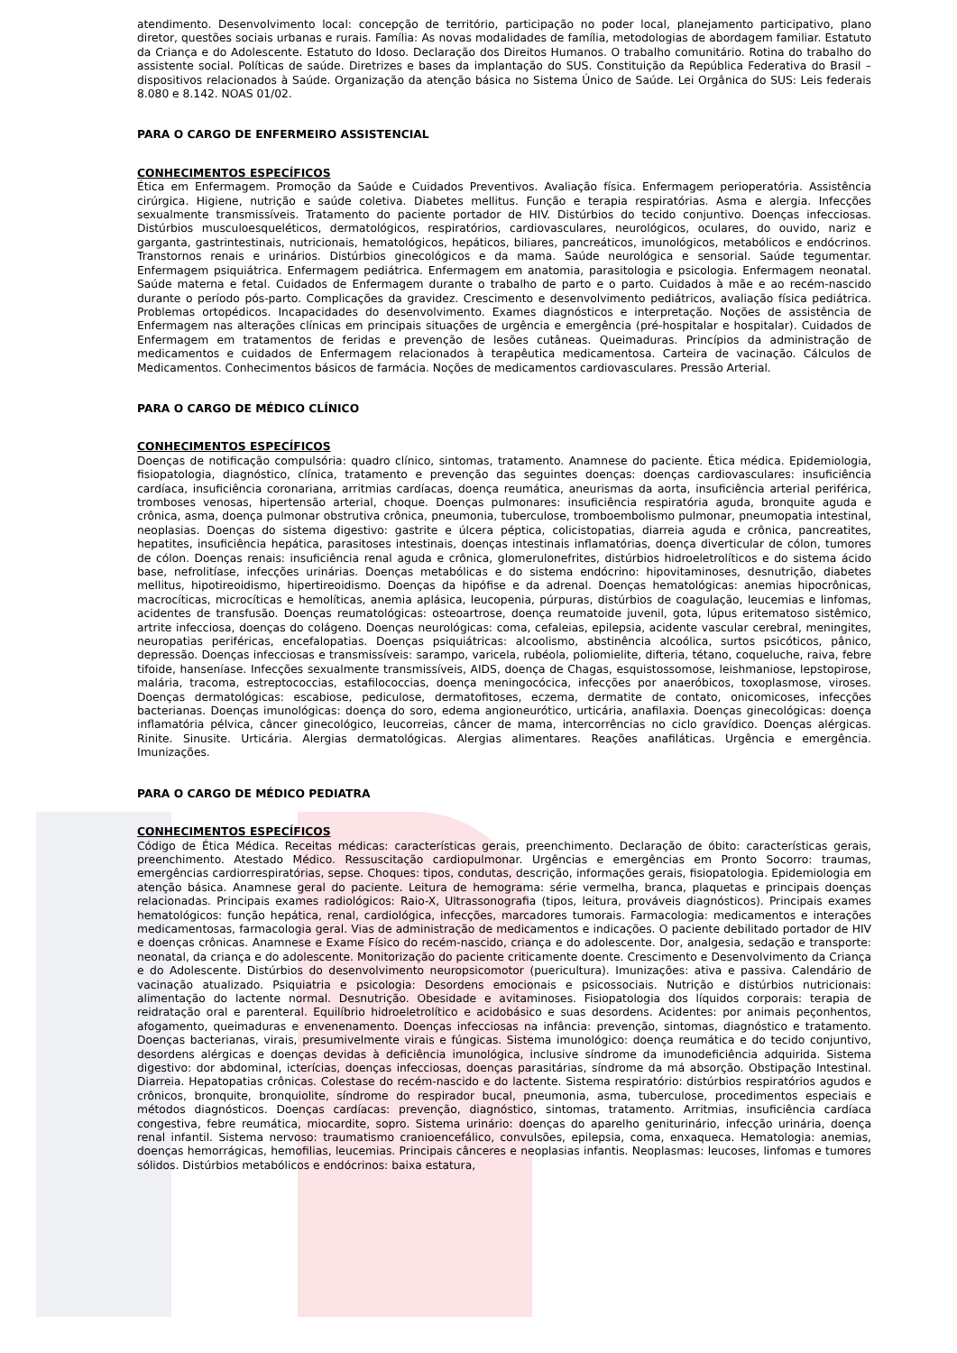atendimento. Desenvolvimento local: concepção de território, participação no poder local, planejamento participativo, plano diretor, questões sociais urbanas e rurais. Família: As novas modalidades de família, metodologias de abordagem familiar. Estatuto da Criança e do Adolescente. Estatuto do Idoso. Declaração dos Direitos Humanos. O trabalho comunitário. Rotina do trabalho do assistente social. Políticas de saúde. Diretrizes e bases da implantação do SUS. Constituição da República Federativa do Brasil – dispositivos relacionados à Saúde. Organização da atenção básica no Sistema Único de Saúde. Lei Orgânica do SUS: Leis federais 8.080 e 8.142. NOAS 01/02.
PARA O CARGO DE ENFERMEIRO ASSISTENCIAL
CONHECIMENTOS ESPECÍFICOS
Ética em Enfermagem. Promoção da Saúde e Cuidados Preventivos. Avaliação física. Enfermagem perioperatória. Assistência cirúrgica. Higiene, nutrição e saúde coletiva. Diabetes mellitus. Função e terapia respiratórias. Asma e alergia. Infecções sexualmente transmissíveis. Tratamento do paciente portador de HIV. Distúrbios do tecido conjuntivo. Doenças infecciosas. Distúrbios musculoesqueléticos, dermatológicos, respiratórios, cardiovasculares, neurológicos, oculares, do ouvido, nariz e garganta, gastrintestinais, nutricionais, hematológicos, hepáticos, biliares, pancreáticos, imunológicos, metabólicos e endócrinos. Transtornos renais e urinários. Distúrbios ginecológicos e da mama. Saúde neurológica e sensorial. Saúde tegumentar. Enfermagem psiquiátrica. Enfermagem pediátrica. Enfermagem em anatomia, parasitologia e psicologia. Enfermagem neonatal. Saúde materna e fetal. Cuidados de Enfermagem durante o trabalho de parto e o parto. Cuidados à mãe e ao recém-nascido durante o período pós-parto. Complicações da gravidez. Crescimento e desenvolvimento pediátricos, avaliação física pediátrica. Problemas ortopédicos. Incapacidades do desenvolvimento. Exames diagnósticos e interpretação. Noções de assistência de Enfermagem nas alterações clínicas em principais situações de urgência e emergência (pré-hospitalar e hospitalar). Cuidados de Enfermagem em tratamentos de feridas e prevenção de lesões cutâneas. Queimaduras. Princípios da administração de medicamentos e cuidados de Enfermagem relacionados à terapêutica medicamentosa. Carteira de vacinação. Cálculos de Medicamentos. Conhecimentos básicos de farmácia. Noções de medicamentos cardiovasculares. Pressão Arterial.
PARA O CARGO DE MÉDICO CLÍNICO
CONHECIMENTOS ESPECÍFICOS
Doenças de notificação compulsória: quadro clínico, sintomas, tratamento. Anamnese do paciente. Ética médica. Epidemiologia, fisiopatologia, diagnóstico, clínica, tratamento e prevenção das seguintes doenças: doenças cardiovasculares: insuficiência cardíaca, insuficiência coronariana, arritmias cardíacas, doença reumática, aneurismas da aorta, insuficiência arterial periférica, tromboses venosas, hipertensão arterial, choque. Doenças pulmonares: insuficiência respiratória aguda, bronquite aguda e crônica, asma, doença pulmonar obstrutiva crônica, pneumonia, tuberculose, tromboembolismo pulmonar, pneumopatia intestinal, neoplasias. Doenças do sistema digestivo: gastrite e úlcera péptica, colicistopatias, diarreia aguda e crônica, pancreatites, hepatites, insuficiência hepática, parasitoses intestinais, doenças intestinais inflamatórias, doença diverticular de cólon, tumores de cólon. Doenças renais: insuficiência renal aguda e crônica, glomerulonefrites, distúrbios hidroeletrolíticos e do sistema ácido base, nefrolitíase, infecções urinárias. Doenças metabólicas e do sistema endócrino: hipovitaminoses, desnutrição, diabetes mellitus, hipotireoidismo, hipertireoidismo. Doenças da hipófise e da adrenal. Doenças hematológicas: anemias hipocrônicas, macrocíticas, microcíticas e hemolíticas, anemia aplásica, leucopenia, púrpuras, distúrbios de coagulação, leucemias e linfomas, acidentes de transfusão. Doenças reumatológicas: osteoartrose, doença reumatoide juvenil, gota, lúpus eritematoso sistêmico, artrite infecciosa, doenças do colágeno. Doenças neurológicas: coma, cefaleias, epilepsia, acidente vascular cerebral, meningites, neuropatias periféricas, encefalopatias. Doenças psiquiátricas: alcoolismo, abstinência alcoólica, surtos psicóticos, pânico, depressão. Doenças infecciosas e transmissíveis: sarampo, varicela, rubéola, poliomielite, difteria, tétano, coqueluche, raiva, febre tifoide, hanseníase. Infecções sexualmente transmissíveis, AIDS, doença de Chagas, esquistossomose, leishmaniose, lepstopirose, malária, tracoma, estreptococcias, estafilococcias, doença meningocócica, infecções por anaeróbicos, toxoplasmose, viroses. Doenças dermatológicas: escabiose, pediculose, dermatofitoses, eczema, dermatite de contato, onicomicoses, infecções bacterianas. Doenças imunológicas: doença do soro, edema angioneurótico, urticária, anafilaxia. Doenças ginecológicas: doença inflamatória pélvica, câncer ginecológico, leucorreias, câncer de mama, intercorrências no ciclo gravídico. Doenças alérgicas. Rinite. Sinusite. Urticária. Alergias dermatológicas. Alergias alimentares. Reações anafiláticas. Urgência e emergência. Imunizações.
PARA O CARGO DE MÉDICO PEDIATRA
CONHECIMENTOS ESPECÍFICOS
Código de Ética Médica. Receitas médicas: características gerais, preenchimento. Declaração de óbito: características gerais, preenchimento. Atestado Médico. Ressuscitação cardiopulmonar. Urgências e emergências em Pronto Socorro: traumas, emergências cardiorrespiratórias, sepse. Choques: tipos, condutas, descrição, informações gerais, fisiopatologia. Epidemiologia em atenção básica. Anamnese geral do paciente. Leitura de hemograma: série vermelha, branca, plaquetas e principais doenças relacionadas. Principais exames radiológicos: Raio-X, Ultrassonografia (tipos, leitura, prováveis diagnósticos). Principais exames hematológicos: função hepática, renal, cardiológica, infecções, marcadores tumorais. Farmacologia: medicamentos e interações medicamentosas, farmacologia geral. Vias de administração de medicamentos e indicações. O paciente debilitado portador de HIV e doenças crônicas. Anamnese e Exame Físico do recém-nascido, criança e do adolescente. Dor, analgesia, sedação e transporte: neonatal, da criança e do adolescente. Monitorização do paciente criticamente doente. Crescimento e Desenvolvimento da Criança e do Adolescente. Distúrbios do desenvolvimento neuropsicomotor (puericultura). Imunizações: ativa e passiva. Calendário de vacinação atualizado. Psiquiatria e psicologia: Desordens emocionais e psicossociais. Nutrição e distúrbios nutricionais: alimentação do lactente normal. Desnutrição. Obesidade e avitaminoses. Fisiopatologia dos líquidos corporais: terapia de reidratação oral e parenteral. Equilíbrio hidroeletrolítico e acidobásico e suas desordens. Acidentes: por animais peçonhentos, afogamento, queimaduras e envenenamento. Doenças infecciosas na infância: prevenção, sintomas, diagnóstico e tratamento. Doenças bacterianas, virais, presumivelmente virais e fúngicas. Sistema imunológico: doença reumática e do tecido conjuntivo, desordens alérgicas e doenças devidas à deficiência imunológica, inclusive síndrome da imunodeficiência adquirida. Sistema digestivo: dor abdominal, icterícias, doenças infecciosas, doenças parasitárias, síndrome da má absorção. Obstipação Intestinal. Diarreia. Hepatopatias crônicas. Colestase do recém-nascido e do lactente. Sistema respiratório: distúrbios respiratórios agudos e crônicos, bronquite, bronquiolite, síndrome do respirador bucal, pneumonia, asma, tuberculose, procedimentos especiais e métodos diagnósticos. Doenças cardíacas: prevenção, diagnóstico, sintomas, tratamento. Arritmias, insuficiência cardíaca congestiva, febre reumática, miocardite, sopro. Sistema urinário: doenças do aparelho geniturinário, infecção urinária, doença renal infantil. Sistema nervoso: traumatismo cranioencefálico, convulsões, epilepsia, coma, enxaqueca. Hematologia: anemias, doenças hemorrágicas, hemofilias, leucemias. Principais cânceres e neoplasias infantis. Neoplasmas: leucoses, linfomas e tumores sólidos. Distúrbios metabólicos e endócrinos: baixa estatura,